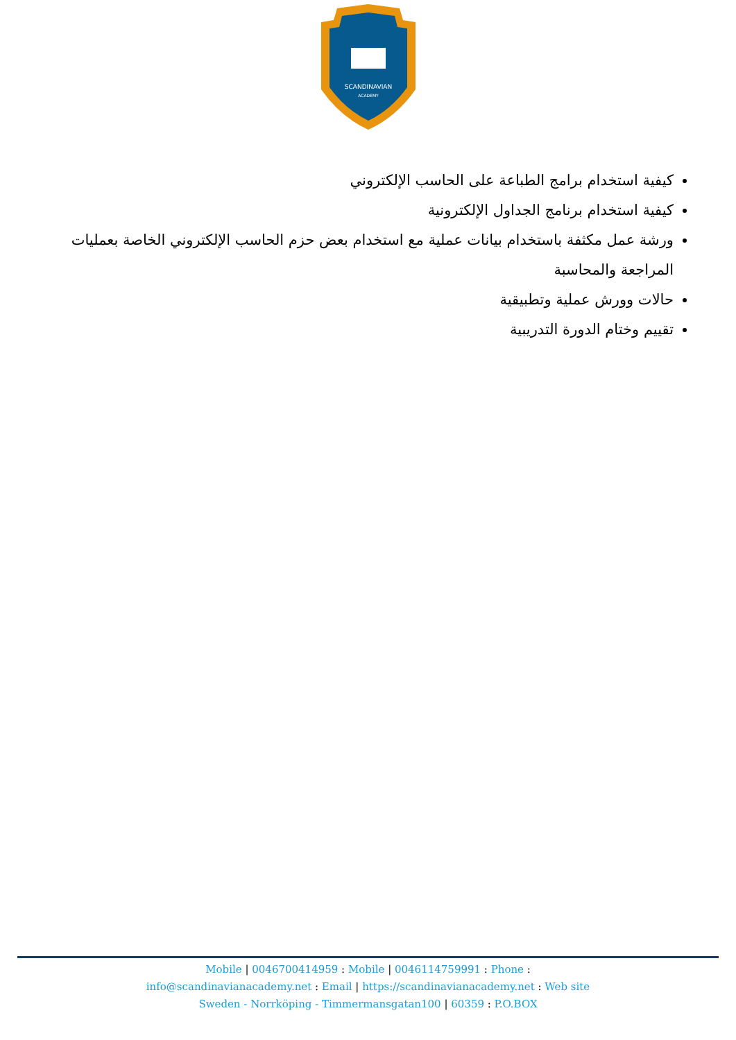SCANDINAVIAN
ACADEMY
كيفية استخدام برامج الطباعة على الحاسب الإلكتروني
كيفية استخدام برنامج الجداول الإلكترونية
ورشة عمل مكثفة باستخدام بيانات عملية مع استخدام بعض حزم الحاسب الإلكتروني الخاصة بعمليات المراجعة والمحاسبة
حالات وورش عملية وتطبيقية
تقييم وختام الدورة التدريبية
Mobile | 0046700414959 : Mobile | 0046114759991 : Phone :
info@scandinavianacademy.net : Email | https://scandinavianacademy.net : Web site
Sweden - Norrköping - Timmermansgatan100 | 60359 : P.O.BOX